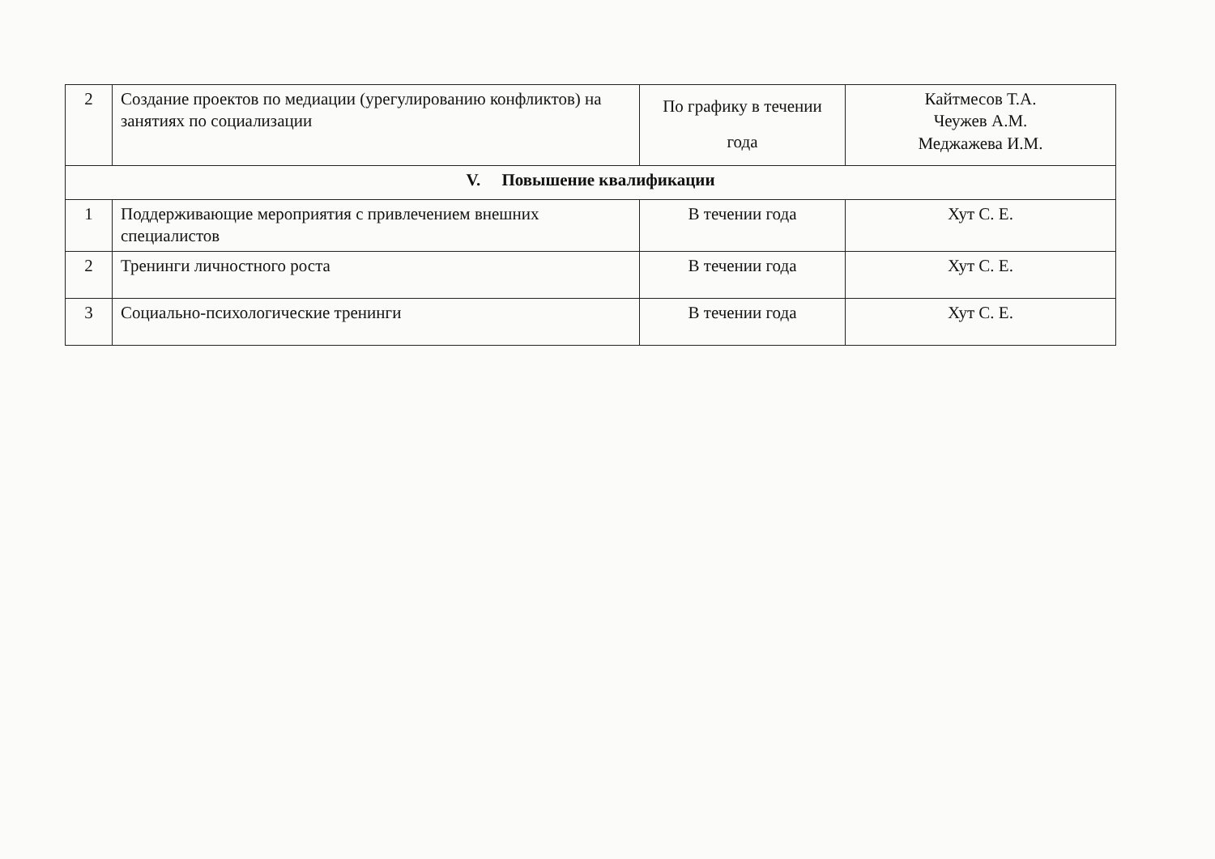| 2 | Создание проектов по медиации (урегулированию конфликтов) на занятиях по социализации | По графику в течении года | Кайтмесов Т.А. Чеужев А.М. Меджажева И.М. |
| V. Повышение квалификации | | | |
| 1 | Поддерживающие мероприятия с привлечением внешних специалистов | В течении года | Хут С. Е. |
| 2 | Тренинги личностного роста | В течении года | Хут С. Е. |
| 3 | Социально-психологические тренинги | В течении года | Хут С. Е. |